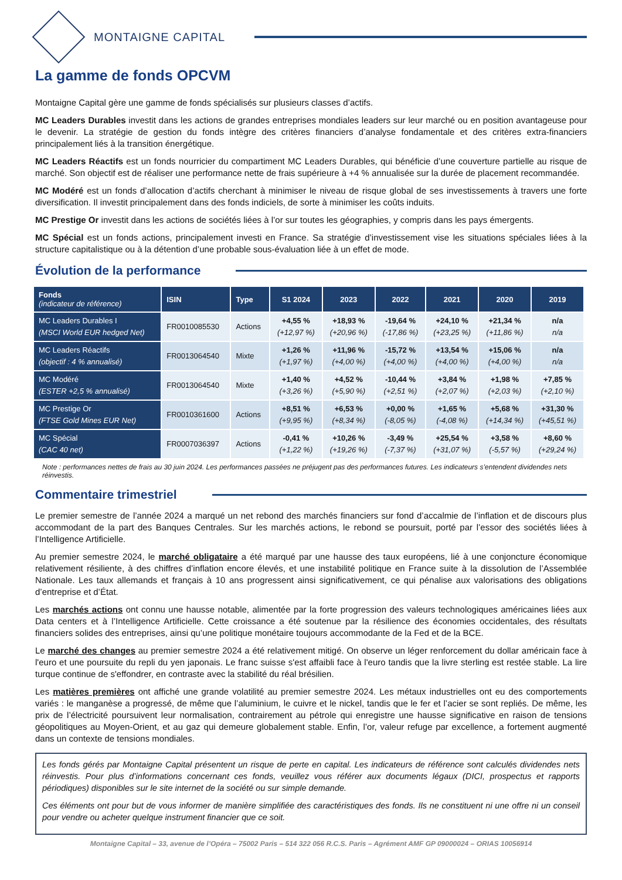MONTAIGNE CAPITAL
La gamme de fonds OPCVM
Montaigne Capital gère une gamme de fonds spécialisés sur plusieurs classes d’actifs.
MC Leaders Durables investit dans les actions de grandes entreprises mondiales leaders sur leur marché ou en position avantageuse pour le devenir. La stratégie de gestion du fonds intègre des critères financiers d’analyse fondamentale et des critères extra-financiers principalement liés à la transition énergétique.
MC Leaders Réactifs est un fonds nourricier du compartiment MC Leaders Durables, qui bénéficie d’une couverture partielle au risque de marché. Son objectif est de réaliser une performance nette de frais supérieure à +4 % annualisée sur la durée de placement recommandée.
MC Modéré est un fonds d’allocation d’actifs cherchant à minimiser le niveau de risque global de ses investissements à travers une forte diversification. Il investit principalement dans des fonds indiciels, de sorte à minimiser les coûts induits.
MC Prestige Or investit dans les actions de sociétés liées à l’or sur toutes les géographies, y compris dans les pays émergents.
MC Spécial est un fonds actions, principalement investi en France. Sa stratégie d’investissement vise les situations spéciales liées à la structure capitalistique ou à la détention d’une probable sous-évaluation liée à un effet de mode.
Évolution de la performance
| Fonds (indicateur de référence) | ISIN | Type | S1 2024 | 2023 | 2022 | 2021 | 2020 | 2019 |
| --- | --- | --- | --- | --- | --- | --- | --- | --- |
| MC Leaders Durables I (MSCI World EUR hedged Net) | FR0010085530 | Actions | +4,55 % (+12,97 %) | +18,93 % (+20,96 %) | -19,64 % (-17,86 %) | +24,10 % (+23,25 %) | +21,34 % (+11,86 %) | n/a n/a |
| MC Leaders Réactifs (objectif : 4 % annualisé) | FR0013064540 | Mixte | +1,26 % (+1,97 %) | +11,96 % (+4,00 %) | -15,72 % (+4,00 %) | +13,54 % (+4,00 %) | +15,06 % (+4,00 %) | n/a n/a |
| MC Modéré (ESTER +2,5 % annualisé) | FR0013064540 | Mixte | +1,40 % (+3,26 %) | +4,52 % (+5,90 %) | -10,44 % (+2,51 %) | +3,84 % (+2,07 %) | +1,98 % (+2,03 %) | +7,85 % (+2,10 %) |
| MC Prestige Or (FTSE Gold Mines EUR Net) | FR0010361600 | Actions | +8,51 % (+9,95 %) | +6,53 % (+8,34 %) | +0,00 % (-8,05 %) | +1,65 % (-4,08 %) | +5,68 % (+14,34 %) | +31,30 % (+45,51 %) |
| MC Spécial (CAC 40 net) | FR0007036397 | Actions | -0,41 % (+1,22 %) | +10,26 % (+19,26 %) | -3,49 % (-7,37 %) | +25,54 % (+31,07 %) | +3,58 % (-5,57 %) | +8,60 % (+29,24 %) |
Note : performances nettes de frais au 30 juin 2024. Les performances passées ne préjugent pas des performances futures. Les indicateurs s’entendent dividendes nets réinvestis.
Commentaire trimestriel
Le premier semestre de l’année 2024 a marqué un net rebond des marchés financiers sur fond d’accalmie de l’inflation et de discours plus accommodant de la part des Banques Centrales. Sur les marchés actions, le rebond se poursuit, porté par l’essor des sociétés liées à l’Intelligence Artificielle.
Au premier semestre 2024, le marché obligataire a été marqué par une hausse des taux européens, lié à une conjoncture économique relativement résiliente, à des chiffres d’inflation encore élevés, et une instabilité politique en France suite à la dissolution de l’Assemblée Nationale. Les taux allemands et français à 10 ans progressent ainsi significativement, ce qui pénalise aux valorisations des obligations d’entreprise et d’État.
Les marchés actions ont connu une hausse notable, alimentée par la forte progression des valeurs technologiques américaines liées aux Data centers et à l’Intelligence Artificielle. Cette croissance a été soutenue par la résilience des économies occidentales, des résultats financiers solides des entreprises, ainsi qu’une politique monétaire toujours accommodante de la Fed et de la BCE.
Le marché des changes au premier semestre 2024 a été relativement mitigé. On observe un léger renforcement du dollar américain face à l'euro et une poursuite du repli du yen japonais. Le franc suisse s'est affaibli face à l'euro tandis que la livre sterling est restée stable. La lire turque continue de s'effondrer, en contraste avec la stabilité du réal brésilien.
Les matières premières ont affiché une grande volatilité au premier semestre 2024. Les métaux industrielles ont eu des comportements variés : le manganèse a progressé, de même que l’aluminium, le cuivre et le nickel, tandis que le fer et l’acier se sont repliés. De même, les prix de l’électricité poursuivent leur normalisation, contrairement au pétrole qui enregistre une hausse significative en raison de tensions géopolitiques au Moyen-Orient, et au gaz qui demeure globalement stable. Enfin, l’or, valeur refuge par excellence, a fortement augmenté dans un contexte de tensions mondiales.
Les fonds gérés par Montaigne Capital présentent un risque de perte en capital. Les indicateurs de référence sont calculés dividendes nets réinvestis. Pour plus d’informations concernant ces fonds, veuillez vous référer aux documents légaux (DICI, prospectus et rapports périodiques) disponibles sur le site internet de la société ou sur simple demande.
Ces éléments ont pour but de vous informer de manière simplifiée des caractéristiques des fonds. Ils ne constituent ni une offre ni un conseil pour vendre ou acheter quelque instrument financier que ce soit.
Montaigne Capital – 33, avenue de l’Opéra – 75002 Paris – 514 322 056 R.C.S. Paris – Agrément AMF GP 09000024 – ORIAS 10056914